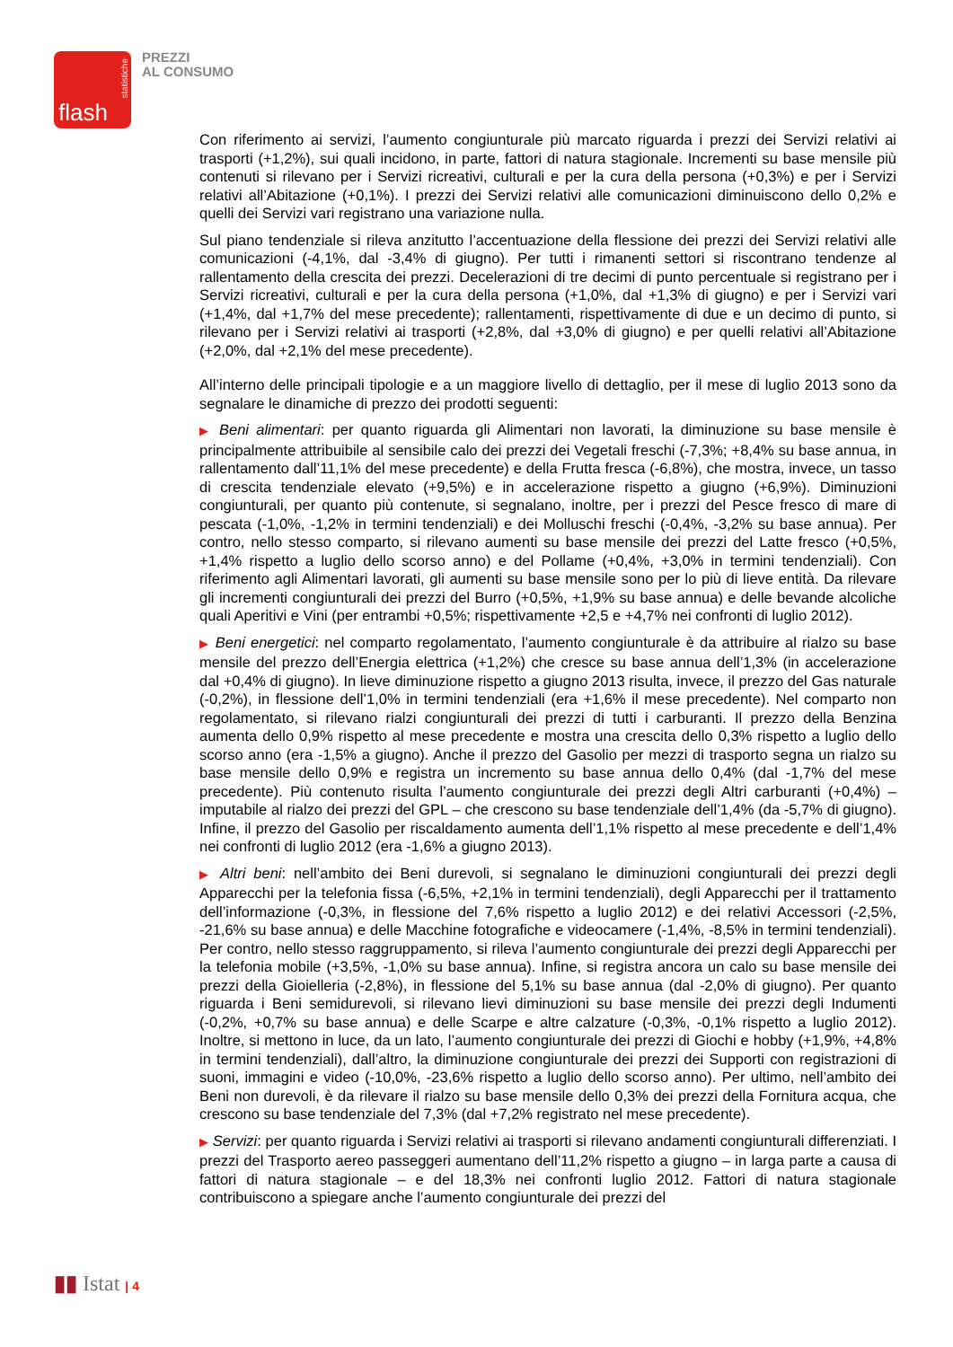statistiche
flash
PREZZI
AL CONSUMO
Con riferimento ai servizi, l’aumento congiunturale più marcato riguarda i prezzi dei Servizi relativi ai trasporti (+1,2%), sui quali incidono, in parte, fattori di natura stagionale. Incrementi su base mensile più contenuti si rilevano per i Servizi ricreativi, culturali e per la cura della persona (+0,3%) e per i Servizi relativi all’Abitazione (+0,1%). I prezzi dei Servizi relativi alle comunicazioni diminuiscono dello 0,2% e quelli dei Servizi vari registrano una variazione nulla.
Sul piano tendenziale si rileva anzitutto l’accentuazione della flessione dei prezzi dei Servizi relativi alle comunicazioni (-4,1%, dal -3,4% di giugno). Per tutti i rimanenti settori si riscontrano tendenze al rallentamento della crescita dei prezzi. Decelerazioni di tre decimi di punto percentuale si registrano per i Servizi ricreativi, culturali e per la cura della persona (+1,0%, dal +1,3% di giugno) e per i Servizi vari (+1,4%, dal +1,7% del mese precedente); rallentamenti, rispettivamente di due e un decimo di punto, si rilevano per i Servizi relativi ai trasporti (+2,8%, dal +3,0% di giugno) e per quelli relativi all’Abitazione (+2,0%, dal +2,1% del mese precedente).
All’interno delle principali tipologie e a un maggiore livello di dettaglio, per il mese di luglio 2013 sono da segnalare le dinamiche di prezzo dei prodotti seguenti:
▶ Beni alimentari: per quanto riguarda gli Alimentari non lavorati, la diminuzione su base mensile è principalmente attribuibile al sensibile calo dei prezzi dei Vegetali freschi (-7,3%; +8,4% su base annua, in rallentamento dall’11,1% del mese precedente) e della Frutta fresca (-6,8%), che mostra, invece, un tasso di crescita tendenziale elevato (+9,5%) e in accelerazione rispetto a giugno (+6,9%). Diminuzioni congiunturali, per quanto più contenute, si segnalano, inoltre, per i prezzi del Pesce fresco di mare di pescata (-1,0%, -1,2% in termini tendenziali) e dei Molluschi freschi (-0,4%, -3,2% su base annua). Per contro, nello stesso comparto, si rilevano aumenti su base mensile dei prezzi del Latte fresco (+0,5%, +1,4% rispetto a luglio dello scorso anno) e del Pollame (+0,4%, +3,0% in termini tendenziali). Con riferimento agli Alimentari lavorati, gli aumenti su base mensile sono per lo più di lieve entità. Da rilevare gli incrementi congiunturali dei prezzi del Burro (+0,5%, +1,9% su base annua) e delle bevande alcoliche quali Aperitivi e Vini (per entrambi +0,5%; rispettivamente +2,5 e +4,7% nei confronti di luglio 2012).
▶ Beni energetici: nel comparto regolamentato, l’aumento congiunturale è da attribuire al rialzo su base mensile del prezzo dell’Energia elettrica (+1,2%) che cresce su base annua dell’1,3% (in accelerazione dal +0,4% di giugno). In lieve diminuzione rispetto a giugno 2013 risulta, invece, il prezzo del Gas naturale (-0,2%), in flessione dell’1,0% in termini tendenziali (era +1,6% il mese precedente). Nel comparto non regolamentato, si rilevano rialzi congiunturali dei prezzi di tutti i carburanti. Il prezzo della Benzina aumenta dello 0,9% rispetto al mese precedente e mostra una crescita dello 0,3% rispetto a luglio dello scorso anno (era -1,5% a giugno). Anche il prezzo del Gasolio per mezzi di trasporto segna un rialzo su base mensile dello 0,9% e registra un incremento su base annua dello 0,4% (dal -1,7% del mese precedente). Più contenuto risulta l’aumento congiunturale dei prezzi degli Altri carburanti (+0,4%) – imputabile al rialzo dei prezzi del GPL – che crescono su base tendenziale dell’1,4% (da -5,7% di giugno). Infine, il prezzo del Gasolio per riscaldamento aumenta dell’1,1% rispetto al mese precedente e dell’1,4% nei confronti di luglio 2012 (era -1,6% a giugno 2013).
▶ Altri beni: nell’ambito dei Beni durevoli, si segnalano le diminuzioni congiunturali dei prezzi degli Apparecchi per la telefonia fissa (-6,5%, +2,1% in termini tendenziali), degli Apparecchi per il trattamento dell’informazione (-0,3%, in flessione del 7,6% rispetto a luglio 2012) e dei relativi Accessori (-2,5%, -21,6% su base annua) e delle Macchine fotografiche e videocamere (-1,4%, -8,5% in termini tendenziali). Per contro, nello stesso raggruppamento, si rileva l’aumento congiunturale dei prezzi degli Apparecchi per la telefonia mobile (+3,5%, -1,0% su base annua). Infine, si registra ancora un calo su base mensile dei prezzi della Gioielleria (-2,8%), in flessione del 5,1% su base annua (dal -2,0% di giugno). Per quanto riguarda i Beni semidurevoli, si rilevano lievi diminuzioni su base mensile dei prezzi degli Indumenti (-0,2%, +0,7% su base annua) e delle Scarpe e altre calzature (-0,3%, -0,1% rispetto a luglio 2012). Inoltre, si mettono in luce, da un lato, l’aumento congiunturale dei prezzi di Giochi e hobby (+1,9%, +4,8% in termini tendenziali), dall’altro, la diminuzione congiunturale dei prezzi dei Supporti con registrazioni di suoni, immagini e video (-10,0%, -23,6% rispetto a luglio dello scorso anno). Per ultimo, nell’ambito dei Beni non durevoli, è da rilevare il rialzo su base mensile dello 0,3% dei prezzi della Fornitura acqua, che crescono su base tendenziale del 7,3% (dal +7,2% registrato nel mese precedente).
▶ Servizi: per quanto riguarda i Servizi relativi ai trasporti si rilevano andamenti congiunturali differenziati. I prezzi del Trasporto aereo passeggeri aumentano dell’11,2% rispetto a giugno – in larga parte a causa di fattori di natura stagionale – e del 18,3% nei confronti luglio 2012. Fattori di natura stagionale contribuiscono a spiegare anche l’aumento congiunturale dei prezzi del
▮▮ Istat | 4